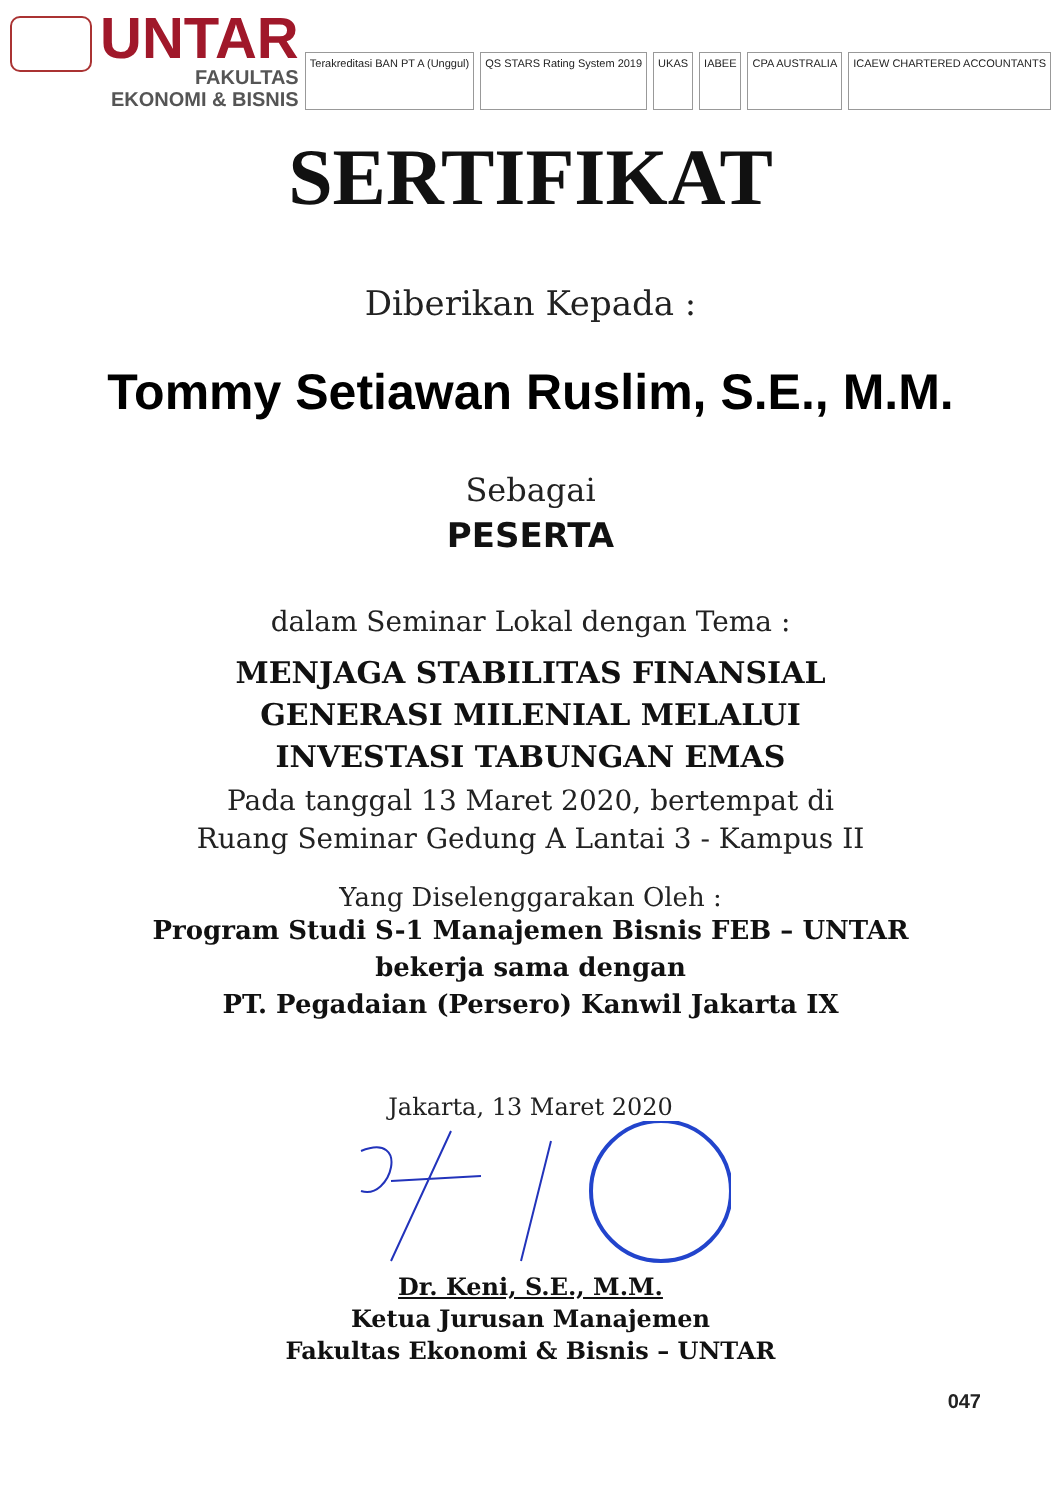UNTAR
FAKULTAS
EKONOMI & BISNIS
Terakreditasi BAN PT A (Unggul)
QS STARS Rating System 2019 UKAS IABEE CPA AUSTRALIA ICAEW CHARTERED ACCOUNTANTS
SERTIFIKAT
Diberikan Kepada :
Tommy Setiawan Ruslim, S.E., M.M.
Sebagai
PESERTA
dalam Seminar Lokal dengan Tema :
MENJAGA STABILITAS FINANSIAL
GENERASI MILENIAL MELALUI
INVESTASI TABUNGAN EMAS
Pada tanggal 13 Maret 2020, bertempat di
Ruang Seminar Gedung A Lantai 3 - Kampus II
Yang Diselenggarakan Oleh :
Program Studi S-1 Manajemen Bisnis FEB – UNTAR
bekerja sama dengan
PT. Pegadaian (Persero) Kanwil Jakarta IX
Jakarta, 13 Maret 2020
Dr. Keni, S.E., M.M.
Ketua Jurusan Manajemen
Fakultas Ekonomi & Bisnis – UNTAR
047